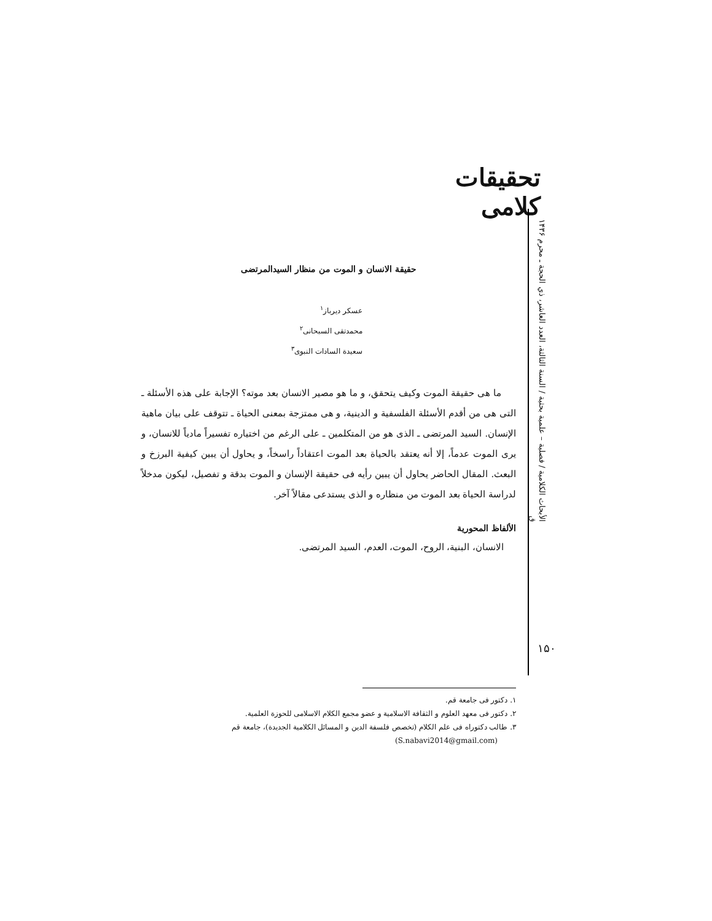تحقیقات کلامی
الأبحاث الكلامية / فصلية – علمية بحثية / السنة الثالثة، العدد العاشر، ذي الحجة ـ محرم ۱۴۳۶ ق
حقيقة الانسان و الموت من منظار السيدالمرتضى
عسكر ديرباز<sup>۱</sup>
محمدتقى السبحانى<sup>۲</sup>
سعيدة السادات النبوى<sup>۳</sup>
ما هى حقيقة الموت وكيف يتحقق، و ما هو مصير الانسان بعد موته؟ الإجابة على هذه الأسئلة ـ التى هى من أقدم الأسئلة الفلسفية و الدينية، و هى ممتزجة بمعنى الحياة ـ تتوقف على بيان ماهية الإنسان. السيد المرتضى ـ الذى هو من المتكلمين ـ على الرغم من اختياره تفسيراً مادياً للانسان، و يرى الموت عدماً، إلا أنه يعتقد بالحياة بعد الموت اعتقاداً راسخاً، و يحاول أن يبين كيفية البرزخ و البعث. المقال الحاضر يحاول أن يبين رأيه فى حقيقة الإنسان و الموت بدقة و تفصيل، ليكون مدخلاً لدراسة الحياة بعد الموت من منظاره و الذى يستدعى مقالاً آخر.
الألفاظ المحورية
الانسان، البنية، الروح، الموت، العدم، السيد المرتضى.
۱. دكتور فى جامعة قم.
۲. دكتور فى معهد العلوم و الثقافة الاسلامية و عضو مجمع الكلام الاسلامى للحوزة العلمية.
۳. طالب دكتوراه فى علم الكلام (تخصص فلسفة الدين و المسائل الكلامية الجديدة)، جامعة قم
(S.nabavi2014@gmail.com)
۱۵۰